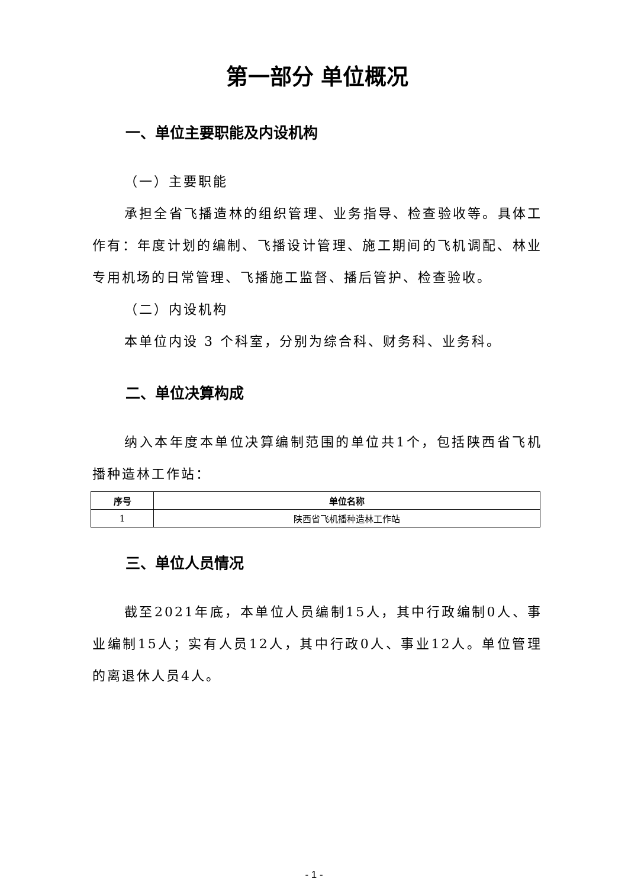第一部分 单位概况
一、单位主要职能及内设机构
（一）主要职能
承担全省飞播造林的组织管理、业务指导、检查验收等。具体工作有：年度计划的编制、飞播设计管理、施工期间的飞机调配、林业专用机场的日常管理、飞播施工监督、播后管护、检查验收。
（二）内设机构
本单位内设 3 个科室，分别为综合科、财务科、业务科。
二、单位决算构成
纳入本年度本单位决算编制范围的单位共1个，包括陕西省飞机播种造林工作站：
| 序号 | 单位名称 |
| --- | --- |
| 1 | 陕西省飞机播种造林工作站 |
三、单位人员情况
截至2021年底，本单位人员编制15人，其中行政编制0人、事业编制15人；实有人员12人，其中行政0人、事业12人。单位管理的离退休人员4人。
- 1 -